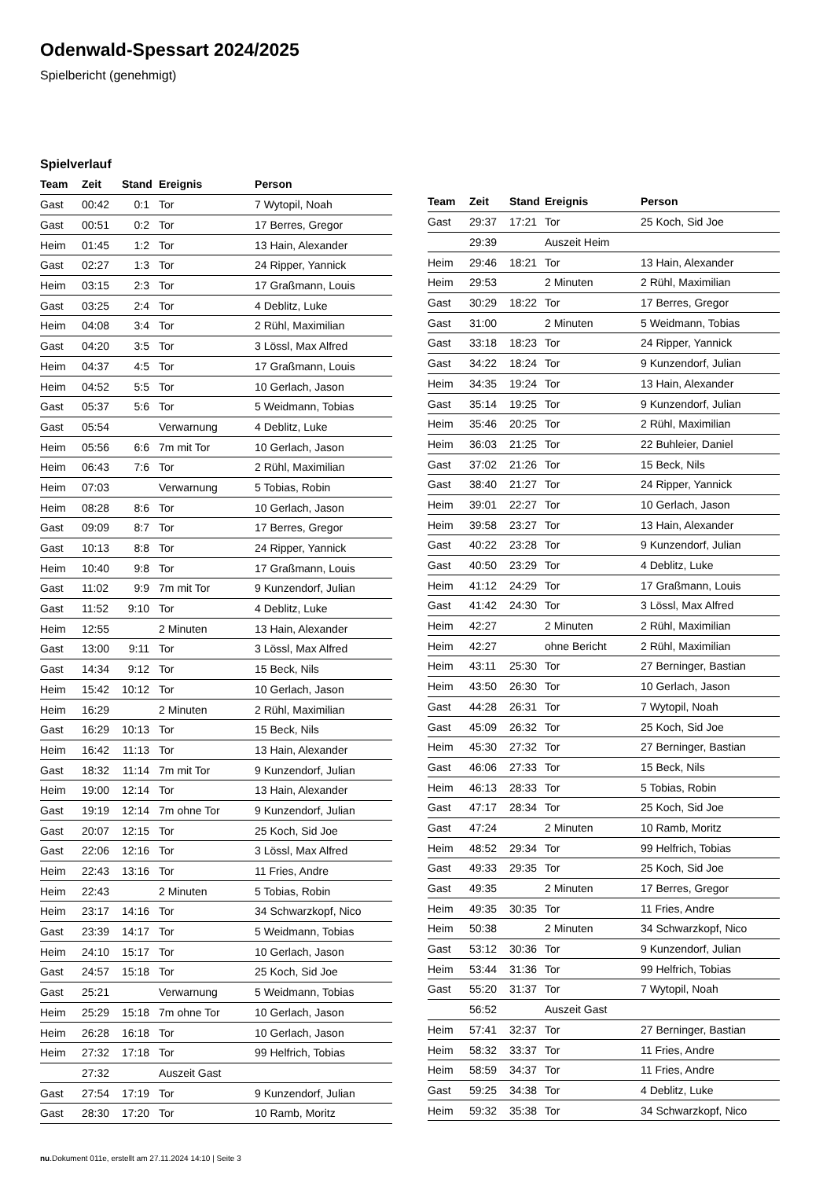Odenwald-Spessart 2024/2025
Spielbericht (genehmigt)
Spielverlauf
| Team | Zeit | Stand | Ereignis | Person |
| --- | --- | --- | --- | --- |
| Gast | 00:42 | 0:1 | Tor | 7 Wytopil, Noah |
| Gast | 00:51 | 0:2 | Tor | 17 Berres, Gregor |
| Heim | 01:45 | 1:2 | Tor | 13 Hain, Alexander |
| Gast | 02:27 | 1:3 | Tor | 24 Ripper, Yannick |
| Heim | 03:15 | 2:3 | Tor | 17 Graßmann, Louis |
| Gast | 03:25 | 2:4 | Tor | 4 Deblitz, Luke |
| Heim | 04:08 | 3:4 | Tor | 2 Rühl, Maximilian |
| Gast | 04:20 | 3:5 | Tor | 3 Lössl, Max Alfred |
| Heim | 04:37 | 4:5 | Tor | 17 Graßmann, Louis |
| Heim | 04:52 | 5:5 | Tor | 10 Gerlach, Jason |
| Gast | 05:37 | 5:6 | Tor | 5 Weidmann, Tobias |
| Gast | 05:54 | | Verwarnung | 4 Deblitz, Luke |
| Heim | 05:56 | 6:6 | 7m mit Tor | 10 Gerlach, Jason |
| Heim | 06:43 | 7:6 | Tor | 2 Rühl, Maximilian |
| Heim | 07:03 | | Verwarnung | 5 Tobias, Robin |
| Heim | 08:28 | 8:6 | Tor | 10 Gerlach, Jason |
| Gast | 09:09 | 8:7 | Tor | 17 Berres, Gregor |
| Gast | 10:13 | 8:8 | Tor | 24 Ripper, Yannick |
| Heim | 10:40 | 9:8 | Tor | 17 Graßmann, Louis |
| Gast | 11:02 | 9:9 | 7m mit Tor | 9 Kunzendorf, Julian |
| Gast | 11:52 | 9:10 | Tor | 4 Deblitz, Luke |
| Heim | 12:55 | | 2 Minuten | 13 Hain, Alexander |
| Gast | 13:00 | 9:11 | Tor | 3 Lössl, Max Alfred |
| Gast | 14:34 | 9:12 | Tor | 15 Beck, Nils |
| Heim | 15:42 | 10:12 | Tor | 10 Gerlach, Jason |
| Heim | 16:29 | | 2 Minuten | 2 Rühl, Maximilian |
| Gast | 16:29 | 10:13 | Tor | 15 Beck, Nils |
| Heim | 16:42 | 11:13 | Tor | 13 Hain, Alexander |
| Gast | 18:32 | 11:14 | 7m mit Tor | 9 Kunzendorf, Julian |
| Heim | 19:00 | 12:14 | Tor | 13 Hain, Alexander |
| Gast | 19:19 | 12:14 | 7m ohne Tor | 9 Kunzendorf, Julian |
| Gast | 20:07 | 12:15 | Tor | 25 Koch, Sid Joe |
| Gast | 22:06 | 12:16 | Tor | 3 Lössl, Max Alfred |
| Heim | 22:43 | 13:16 | Tor | 11 Fries, Andre |
| Heim | 22:43 | | 2 Minuten | 5 Tobias, Robin |
| Heim | 23:17 | 14:16 | Tor | 34 Schwarzkopf, Nico |
| Gast | 23:39 | 14:17 | Tor | 5 Weidmann, Tobias |
| Heim | 24:10 | 15:17 | Tor | 10 Gerlach, Jason |
| Gast | 24:57 | 15:18 | Tor | 25 Koch, Sid Joe |
| Gast | 25:21 | | Verwarnung | 5 Weidmann, Tobias |
| Heim | 25:29 | 15:18 | 7m ohne Tor | 10 Gerlach, Jason |
| Heim | 26:28 | 16:18 | Tor | 10 Gerlach, Jason |
| Heim | 27:32 | 17:18 | Tor | 99 Helfrich, Tobias |
| | 27:32 | | Auszeit Gast | |
| Gast | 27:54 | 17:19 | Tor | 9 Kunzendorf, Julian |
| Gast | 28:30 | 17:20 | Tor | 10 Ramb, Moritz |
| Team | Zeit | Stand | Ereignis | Person |
| --- | --- | --- | --- | --- |
| Gast | 29:37 | 17:21 | Tor | 25 Koch, Sid Joe |
| | 29:39 | | Auszeit Heim | |
| Heim | 29:46 | 18:21 | Tor | 13 Hain, Alexander |
| Heim | 29:53 | | 2 Minuten | 2 Rühl, Maximilian |
| Gast | 30:29 | 18:22 | Tor | 17 Berres, Gregor |
| Gast | 31:00 | | 2 Minuten | 5 Weidmann, Tobias |
| Gast | 33:18 | 18:23 | Tor | 24 Ripper, Yannick |
| Gast | 34:22 | 18:24 | Tor | 9 Kunzendorf, Julian |
| Heim | 34:35 | 19:24 | Tor | 13 Hain, Alexander |
| Gast | 35:14 | 19:25 | Tor | 9 Kunzendorf, Julian |
| Heim | 35:46 | 20:25 | Tor | 2 Rühl, Maximilian |
| Heim | 36:03 | 21:25 | Tor | 22 Buhleier, Daniel |
| Gast | 37:02 | 21:26 | Tor | 15 Beck, Nils |
| Gast | 38:40 | 21:27 | Tor | 24 Ripper, Yannick |
| Heim | 39:01 | 22:27 | Tor | 10 Gerlach, Jason |
| Heim | 39:58 | 23:27 | Tor | 13 Hain, Alexander |
| Gast | 40:22 | 23:28 | Tor | 9 Kunzendorf, Julian |
| Gast | 40:50 | 23:29 | Tor | 4 Deblitz, Luke |
| Heim | 41:12 | 24:29 | Tor | 17 Graßmann, Louis |
| Gast | 41:42 | 24:30 | Tor | 3 Lössl, Max Alfred |
| Heim | 42:27 | | 2 Minuten | 2 Rühl, Maximilian |
| Heim | 42:27 | | ohne Bericht | 2 Rühl, Maximilian |
| Heim | 43:11 | 25:30 | Tor | 27 Berninger, Bastian |
| Heim | 43:50 | 26:30 | Tor | 10 Gerlach, Jason |
| Gast | 44:28 | 26:31 | Tor | 7 Wytopil, Noah |
| Gast | 45:09 | 26:32 | Tor | 25 Koch, Sid Joe |
| Heim | 45:30 | 27:32 | Tor | 27 Berninger, Bastian |
| Gast | 46:06 | 27:33 | Tor | 15 Beck, Nils |
| Heim | 46:13 | 28:33 | Tor | 5 Tobias, Robin |
| Gast | 47:17 | 28:34 | Tor | 25 Koch, Sid Joe |
| Gast | 47:24 | | 2 Minuten | 10 Ramb, Moritz |
| Heim | 48:52 | 29:34 | Tor | 99 Helfrich, Tobias |
| Gast | 49:33 | 29:35 | Tor | 25 Koch, Sid Joe |
| Gast | 49:35 | | 2 Minuten | 17 Berres, Gregor |
| Heim | 49:35 | 30:35 | Tor | 11 Fries, Andre |
| Heim | 50:38 | | 2 Minuten | 34 Schwarzkopf, Nico |
| Gast | 53:12 | 30:36 | Tor | 9 Kunzendorf, Julian |
| Heim | 53:44 | 31:36 | Tor | 99 Helfrich, Tobias |
| Gast | 55:20 | 31:37 | Tor | 7 Wytopil, Noah |
| | 56:52 | | Auszeit Gast | |
| Heim | 57:41 | 32:37 | Tor | 27 Berninger, Bastian |
| Heim | 58:32 | 33:37 | Tor | 11 Fries, Andre |
| Heim | 58:59 | 34:37 | Tor | 11 Fries, Andre |
| Gast | 59:25 | 34:38 | Tor | 4 Deblitz, Luke |
| Heim | 59:32 | 35:38 | Tor | 34 Schwarzkopf, Nico |
nu.Dokument 011e, erstellt am 27.11.2024 14:10 | Seite 3